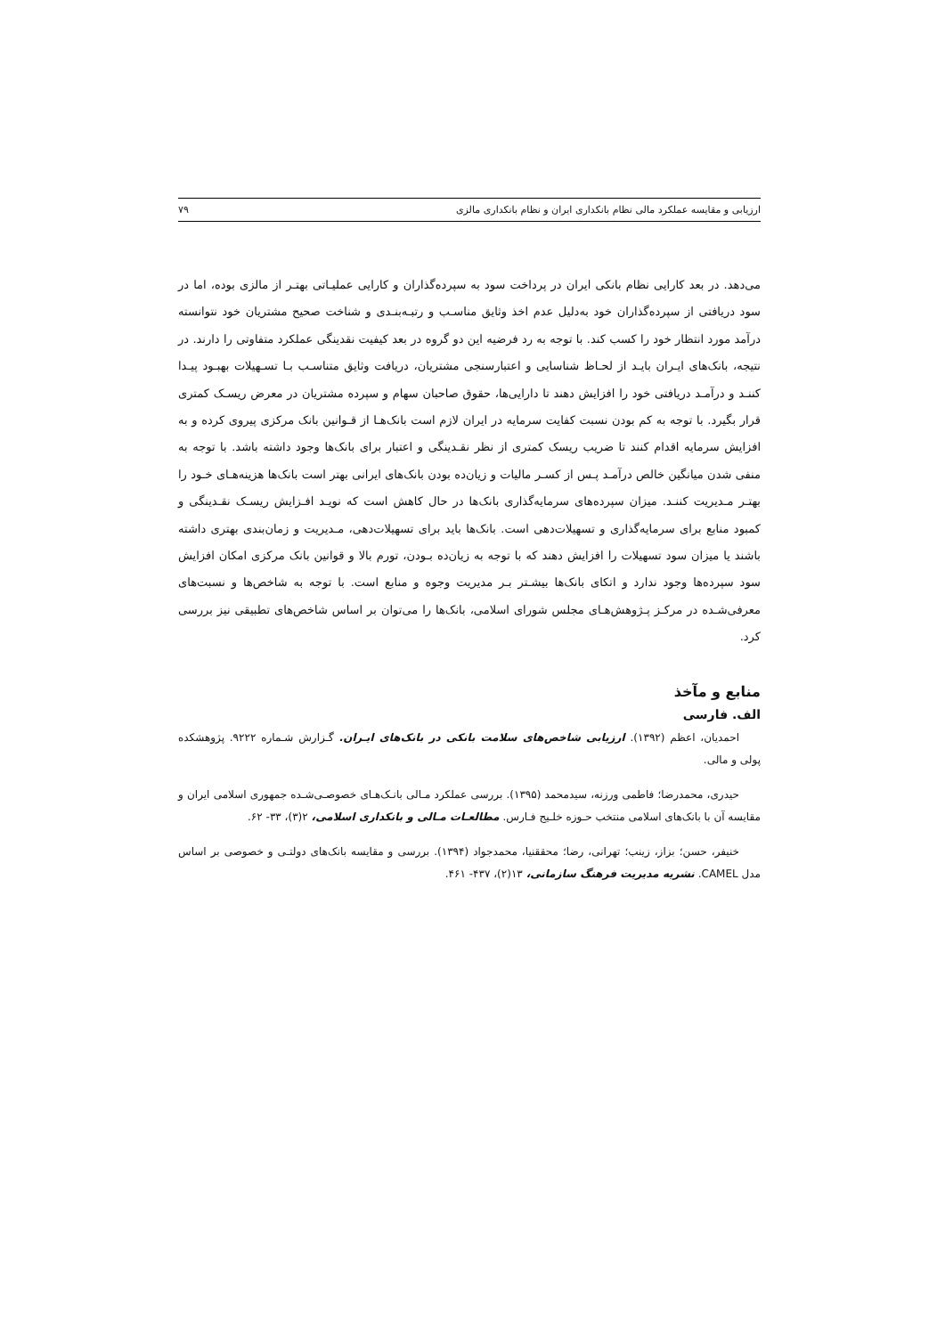ارزیابی و مقایسه عملکرد مالی نظام بانکداری ایران و نظام بانکداری مالزی ۷۹
می‌دهد. در بعد کارایی نظام بانکی ایران در پرداخت سود به سپرده‌گذاران و کارایی عملیـاتی بهتـر از مالزی بوده، اما در سود دریافتی از سپرده‌گذاران خود به‌دلیل عدم اخذ وثایق مناسـب و رتبـه‌بنـدی و شناخت صحیح مشتریان خود نتوانسته درآمد مورد انتظار خود را کسب کند. با توجه به رد فرضیه این دو گروه در بعد کیفیت نقدینگی عملکرد متفاوتی را دارند. در نتیجه، بانک‌های ایـران بایـد از لحـاظ شناسایی و اعتبارسنجی مشتریان، دریافت وثایق متناسـب بـا تسـهیلات بهبـود پیـدا کننـد و درآمـد دریافتی خود را افزایش دهند تا دارایی‌ها، حقوق صاحبان سهام و سپرده مشتریان در معرض ریسـک کمتری قرار بگیرد. با توجه به کم بودن نسبت کفایت سرمایه در ایران لازم است بانک‌هـا از قـوانین بانک مرکزی پیروی کرده و به افزایش سرمایه اقدام کنند تا ضریب ریسک کمتری از نظر نقـدینگی و اعتبار برای بانک‌ها وجود داشته باشد. با توجه به منفی شدن میانگین خالص درآمـد پـس از کسـر مالیات و زیان‌ده بودن بانک‌های ایرانی بهتر است بانک‌ها هزینه‌هـای خـود را بهتـر مـدیریت کننـد. میزان سپرده‌های سرمایه‌گذاری بانک‌ها در حال کاهش است که نویـد افـزایش ریسـک نقـدینگی و کمبود منابع برای سرمایه‌گذاری و تسهیلات‌دهی است. بانک‌ها باید برای تسهیلات‌دهی، مـدیریت و زمان‌بندی بهتری داشته باشند یا میزان سود تسهیلات را افزایش دهند که با توجه به زیان‌ده بـودن، تورم بالا و قوانین بانک مرکزی امکان افزایش سود سپرده‌ها وجود ندارد و اتکای بانک‌ها بیشـتر بـر مدیریت وجوه و منابع است. با توجه به شاخص‌ها و نسبت‌های معرفی‌شـده در مرکـز پـژوهش‌هـای مجلس شورای اسلامی، بانک‌ها را می‌توان بر اساس شاخص‌های تطبیقی نیز بررسی کرد.
منابع و مآخذ
الف. فارسی
احمدیان، اعظم (۱۳۹۲). ارزیابی شاخص‌های سلامت بانکی در بانک‌های ایـران. گـزارش شـماره ۹۲۲۲. پژوهشکده پولی و مالی.
حیدری، محمدرضا؛ فاطمی ورزنه، سیدمحمد (۱۳۹۵). بررسی عملکرد مـالی بانـک‌هـای خصوصـی‌شـده جمهوری اسلامی ایران و مقایسه آن با بانک‌های اسلامی منتخب حـوزه خلـیج فـارس. مطالعـات مـالی و بانکداری اسلامی، ۲(۳)، ۳۳- ۶۲.
خنیفر، حسن؛ بزاز، زینب؛ تهرانی، رضا؛ محققنیا، محمدجواد (۱۳۹۴). بررسی و مقایسه بانک‌های دولتـی و خصوصی بر اساس مدل CAMEL. نشریه مدیریت فرهنگ سازمانی، ۱۳(۲)، ۴۳۷- ۴۶۱.